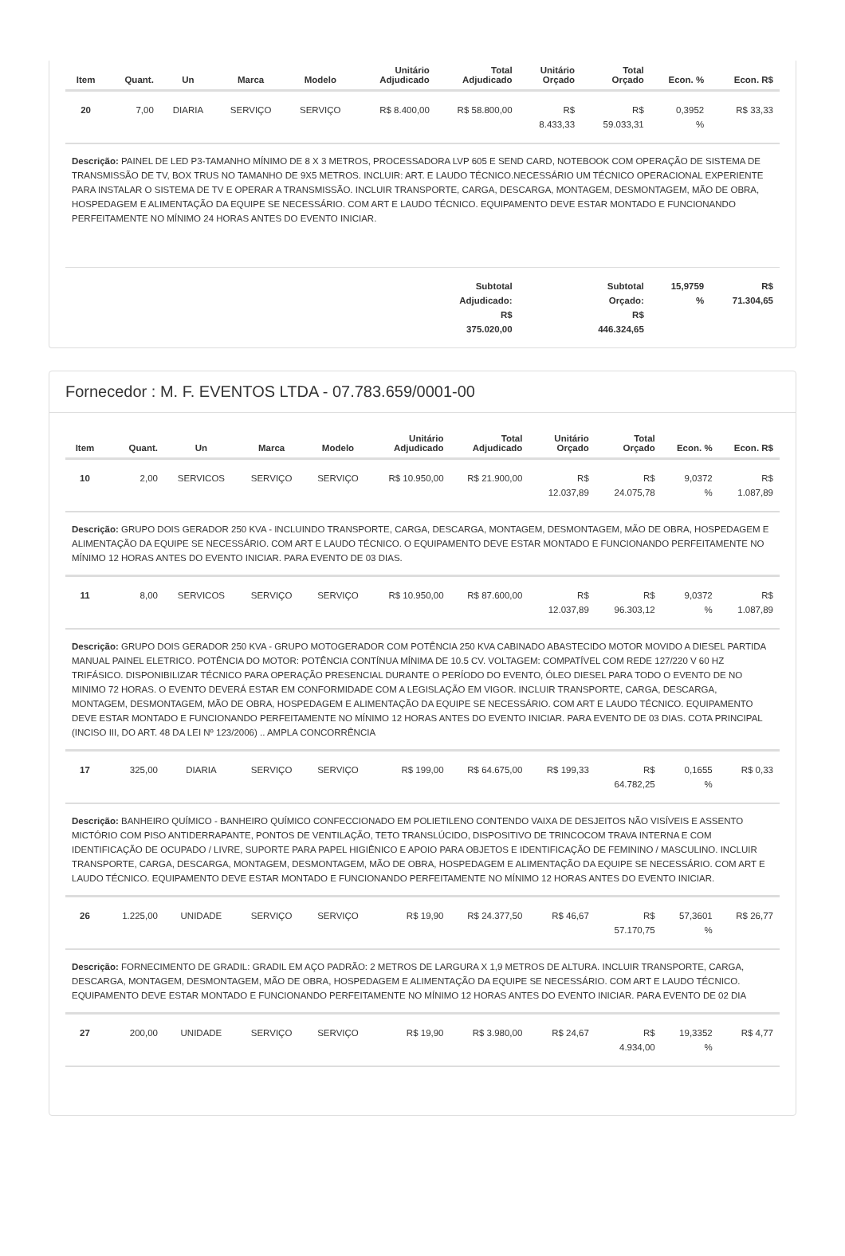| Item | Quant. | Un | Marca | Modelo | Unitário Adjudicado | Total Adjudicado | Unitário Orçado | Total Orçado | Econ. % | Econ. R$ |
| --- | --- | --- | --- | --- | --- | --- | --- | --- | --- | --- |
| 20 | 7,00 | DIARIA | SERVIÇO | SERVIÇO | R$ 8.400,00 | R$ 58.800,00 | R$ 8.433,33 | R$ 59.033,31 | 0,3952 % | R$ 33,33 |
| Descrição: PAINEL DE LED P3-TAMANHO MÍNIMO DE 8 X 3 METROS, PROCESSADORA LVP 605 E SEND CARD, NOTEBOOK COM OPERAÇÃO DE SISTEMA DE TRANSMISSÃO DE TV, BOX TRUS NO TAMANHO DE 9X5 METROS. INCLUIR: ART. E LAUDO TÉCNICO.NECESSÁRIO UM TÉCNICO OPERACIONAL EXPERIENTE PARA INSTALAR O SISTEMA DE TV E OPERAR A TRANSMISSÃO. INCLUIR TRANSPORTE, CARGA, DESCARGA, MONTAGEM, DESMONTAGEM, MÃO DE OBRA, HOSPEDAGEM E ALIMENTAÇÃO DA EQUIPE SE NECESSÁRIO. COM ART E LAUDO TÉCNICO. EQUIPAMENTO DEVE ESTAR MONTADO E FUNCIONANDO PERFEITAMENTE NO MÍNIMO 24 HORAS ANTES DO EVENTO INICIAR. | | | | | | | | | | |
| Subtotal Adjudicado: R$ 375.020,00 | | | | | | | Subtotal Orçado: R$ 446.324,65 | | 15,9759 % | R$ 71.304,65 |
Fornecedor : M. F. EVENTOS LTDA - 07.783.659/0001-00
| Item | Quant. | Un | Marca | Modelo | Unitário Adjudicado | Total Adjudicado | Unitário Orçado | Total Orçado | Econ. % | Econ. R$ |
| --- | --- | --- | --- | --- | --- | --- | --- | --- | --- | --- |
| 10 | 2,00 | SERVICOS | SERVIÇO | SERVIÇO | R$ 10.950,00 | R$ 21.900,00 | R$ 12.037,89 | R$ 24.075,78 | 9,0372 % | R$ 1.087,89 |
| Descrição: GRUPO DOIS GERADOR 250 KVA - INCLUINDO TRANSPORTE, CARGA, DESCARGA, MONTAGEM, DESMONTAGEM, MÃO DE OBRA, HOSPEDAGEM E ALIMENTAÇÃO DA EQUIPE SE NECESSÁRIO. COM ART E LAUDO TÉCNICO. O EQUIPAMENTO DEVE ESTAR MONTADO E FUNCIONANDO PERFEITAMENTE NO MÍNIMO 12 HORAS ANTES DO EVENTO INICIAR. PARA EVENTO DE 03 DIAS. | | | | | | | | | | |
| 11 | 8,00 | SERVICOS | SERVIÇO | SERVIÇO | R$ 10.950,00 | R$ 87.600,00 | R$ 12.037,89 | R$ 96.303,12 | 9,0372 % | R$ 1.087,89 |
| Descrição: GRUPO DOIS GERADOR 250 KVA - GRUPO MOTOGERADOR COM POTÊNCIA 250 KVA CABINADO ABASTECIDO MOTOR MOVIDO A DIESEL PARTIDA MANUAL PAINEL ELETRICO. POTÊNCIA DO MOTOR: POTÊNCIA CONTÍNUA MÍNIMA DE 10.5 CV. VOLTAGEM: COMPATÍVEL COM REDE 127/220 V 60 HZ TRIFÁSICO. DISPONIBILIZAR TÉCNICO PARA OPERAÇÃO PRESENCIAL DURANTE O PERÍODO DO EVENTO, ÓLEO DIESEL PARA TODO O EVENTO DE NO MINIMO 72 HORAS. O EVENTO DEVERÁ ESTAR EM CONFORMIDADE COM A LEGISLAÇÃO EM VIGOR. INCLUIR TRANSPORTE, CARGA, DESCARGA, MONTAGEM, DESMONTAGEM, MÃO DE OBRA, HOSPEDAGEM E ALIMENTAÇÃO DA EQUIPE SE NECESSÁRIO. COM ART E LAUDO TÉCNICO. EQUIPAMENTO DEVE ESTAR MONTADO E FUNCIONANDO PERFEITAMENTE NO MÍNIMO 12 HORAS ANTES DO EVENTO INICIAR. PARA EVENTO DE 03 DIAS. COTA PRINCIPAL (INCISO III, DO ART. 48 DA LEI Nº 123/2006) .. AMPLA CONCORRÊNCIA | | | | | | | | | | |
| 17 | 325,00 | DIARIA | SERVIÇO | SERVIÇO | R$ 199,00 | R$ 64.675,00 | R$ 199,33 | R$ 64.782,25 | 0,1655 % | R$ 0,33 |
| Descrição: BANHEIRO QUÍMICO - BANHEIRO QUÍMICO CONFECCIONADO EM POLIETILENO CONTENDO VAIXA DE DESJEITOS NÃO VISÍVEIS E ASSENTO MICTÓRIO COM PISO ANTIDERRAPANTE, PONTOS DE VENTILAÇÃO, TETO TRANSLÚCIDO, DISPOSITIVO DE TRINCOCOM TRAVA INTERNA E COM IDENTIFICAÇÃO DE OCUPADO / LIVRE, SUPORTE PARA PAPEL HIGIÊNICO E APOIO PARA OBJETOS E IDENTIFICAÇÃO DE FEMININO / MASCULINO. INCLUIR TRANSPORTE, CARGA, DESCARGA, MONTAGEM, DESMONTAGEM, MÃO DE OBRA, HOSPEDAGEM E ALIMENTAÇÃO DA EQUIPE SE NECESSÁRIO. COM ART E LAUDO TÉCNICO. EQUIPAMENTO DEVE ESTAR MONTADO E FUNCIONANDO PERFEITAMENTE NO MÍNIMO 12 HORAS ANTES DO EVENTO INICIAR. | | | | | | | | | | |
| 26 | 1.225,00 | UNIDADE | SERVIÇO | SERVIÇO | R$ 19,90 | R$ 24.377,50 | R$ 46,67 | R$ 57.170,75 | 57,3601 % | R$ 26,77 |
| Descrição: FORNECIMENTO DE GRADIL: GRADIL EM AÇO PADRÃO: 2 METROS DE LARGURA X 1,9 METROS DE ALTURA. INCLUIR TRANSPORTE, CARGA, DESCARGA, MONTAGEM, DESMONTAGEM, MÃO DE OBRA, HOSPEDAGEM E ALIMENTAÇÃO DA EQUIPE SE NECESSÁRIO. COM ART E LAUDO TÉCNICO. EQUIPAMENTO DEVE ESTAR MONTADO E FUNCIONANDO PERFEITAMENTE NO MÍNIMO 12 HORAS ANTES DO EVENTO INICIAR. PARA EVENTO DE 02 DIA | | | | | | | | | | |
| 27 | 200,00 | UNIDADE | SERVIÇO | SERVIÇO | R$ 19,90 | R$ 3.980,00 | R$ 24,67 | R$ 4.934,00 | 19,3352 % | R$ 4,77 |